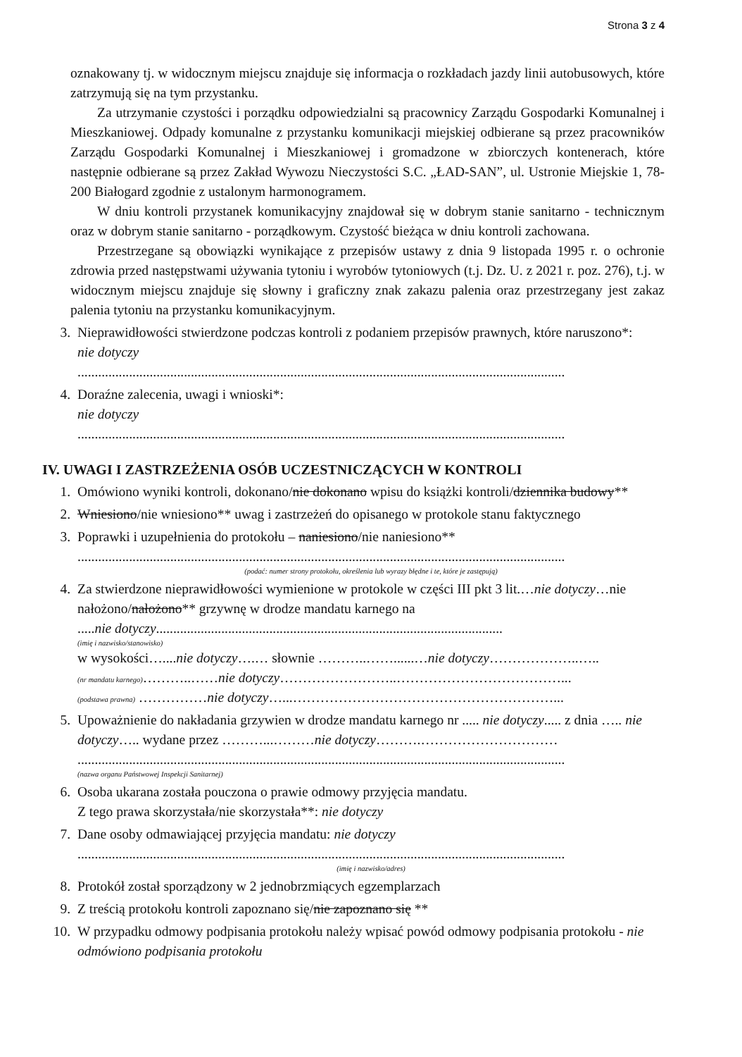Strona 3 z 4
oznakowany tj. w widocznym miejscu znajduje się informacja o rozkładach jazdy linii autobusowych, które zatrzymują się na tym przystanku.
Za utrzymanie czystości i porządku odpowiedzialni są pracownicy Zarządu Gospodarki Komunalnej i Mieszkaniowej. Odpady komunalne z przystanku komunikacji miejskiej odbierane są przez pracowników Zarządu Gospodarki Komunalnej i Mieszkaniowej i gromadzone w zbiorczych kontenerach, które następnie odbierane są przez Zakład Wywozu Nieczystości S.C. „ŁAD-SAN”, ul. Ustronie Miejskie 1, 78-200 Białogard zgodnie z ustalonym harmonogramem.
W dniu kontroli przystanek komunikacyjny znajdował się w dobrym stanie sanitarno - technicznym oraz w dobrym stanie sanitarno - porządkowym. Czystość bieżąca w dniu kontroli zachowana.
Przestrzegane są obowiązki wynikające z przepisów ustawy z dnia 9 listopada 1995 r. o ochronie zdrowia przed następstwami używania tytoniu i wyrobów tytoniowych (t.j. Dz. U. z 2021 r. poz. 276), t.j. w widocznym miejscu znajduje się słowny i graficzny znak zakazu palenia oraz przestrzegany jest zakaz palenia tytoniu na przystanku komunikacyjnym.
3. Nieprawidłowości stwierdzone podczas kontroli z podaniem przepisów prawnych, które naruszono*:
nie dotyczy
..............................................................................................................................................
4. Doraźne zalecenia, uwagi i wnioski*:
nie dotyczy
..............................................................................................................................................
IV. UWAGI I ZASTRZEŻENIA OSÓB UCZESTNICZĄCYCH W KONTROLI
1. Omówiono wyniki kontroli, dokonano/nie dokonano wpisu do książki kontroli/dziennika budowy**
2. Wniesiono/nie wniesiono** uwag i zastrzeżeń do opisanego w protokole stanu faktycznego
3. Poprawki i uzupełnienia do protokołu – naniesiono/nie naniesiono**
..............................................................................................................................................
(podać: numer strony protokołu, określenia lub wyrazy błędne i te, które je zastępują)
4. Za stwierdzone nieprawidłowości wymienione w protokole w części III pkt 3 lit.…nie dotyczy…nie nałożono/nałożono** grzywnę w drodze mandatu karnego na
.....nie dotyczy.....................................................................................................
(imię i nazwisko/stanowisko)
w wysokości…....nie dotyczy….… słownie ………..……......…nie dotyczy………………..…..
(nr mandatu karnego)………..……nie dotyczy……………………..………………………………...
(podstawa prawna) ……………nie dotyczy…...…………………………………………………...
5. Upoważnienie do nakładania grzywien w drodze mandatu karnego nr ..... nie dotyczy..... z dnia ….. nie dotyczy….. wydane przez ………...………nie dotyczy……….…………………………
..............................................................................................................................................
(nazwa organu Państwowej Inspekcji Sanitarnej)
6. Osoba ukarana została pouczona o prawie odmowy przyjęcia mandatu.
Z tego prawa skorzystała/nie skorzystała**: nie dotyczy
7. Dane osoby odmawiającej przyjęcia mandatu: nie dotyczy
..............................................................................................................................................
(imię i nazwisko/adres)
8. Protokół został sporządzony w 2 jednobrzmiących egzemplarzach
9. Z treścią protokołu kontroli zapoznano się/nie zapoznano się **
10. W przypadku odmowy podpisania protokołu należy wpisać powód odmowy podpisania protokołu - nie odmówiono podpisania protokołu